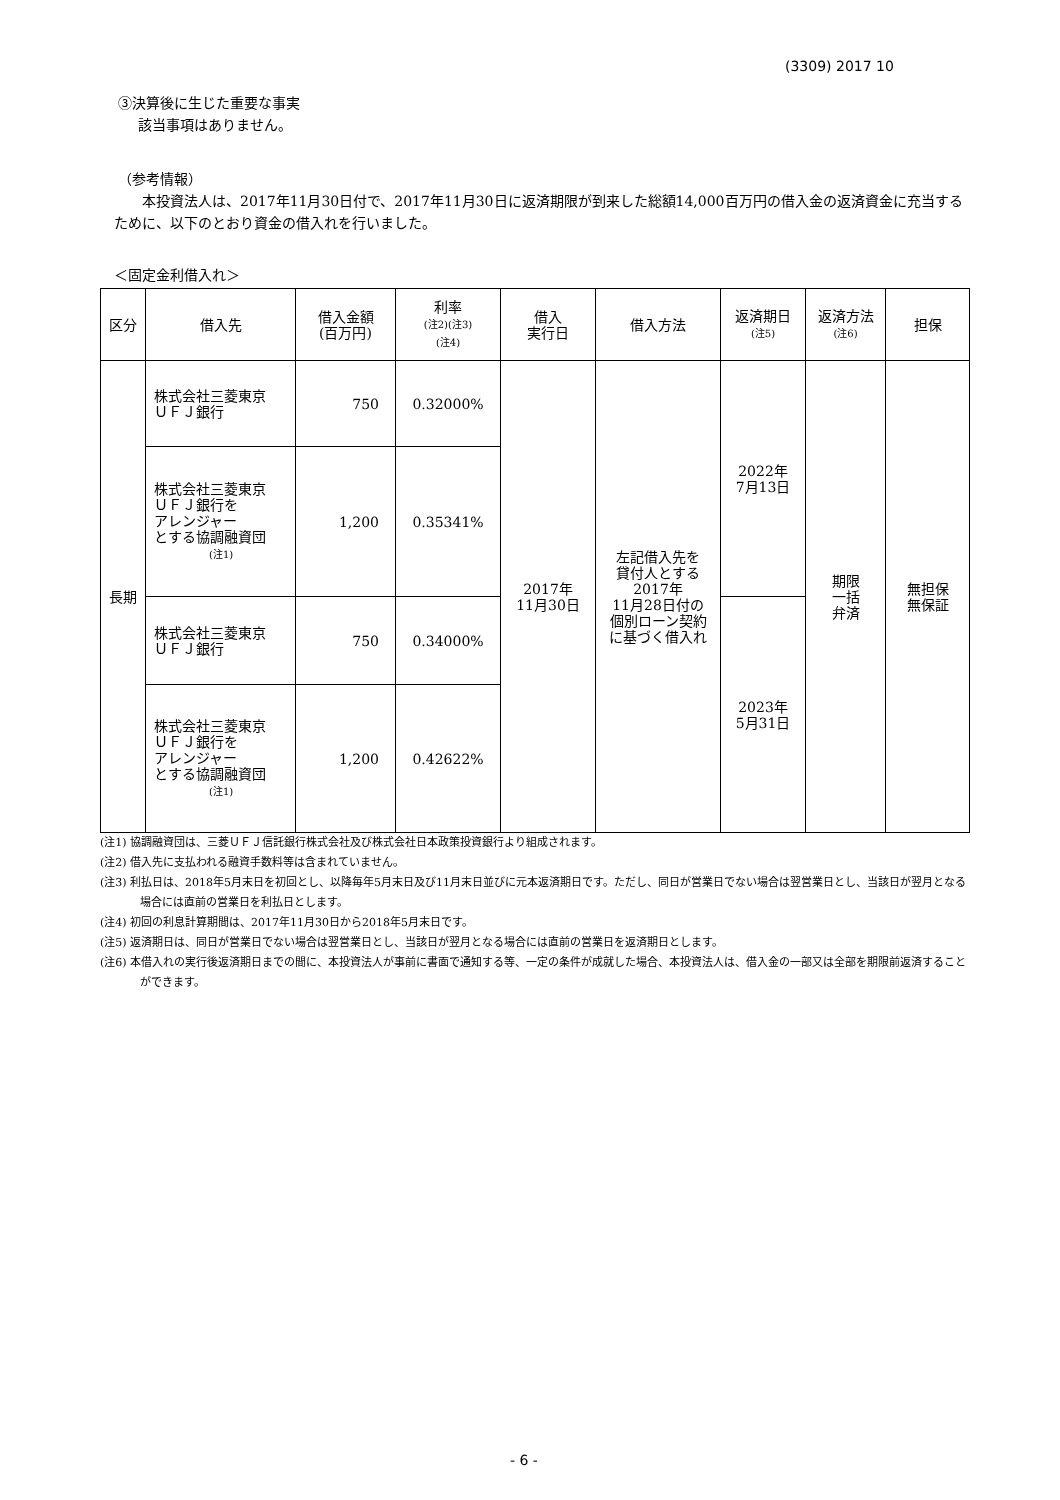(3309) 2017 10
③決算後に生じた重要な事実
該当事項はありません。
（参考情報）
本投資法人は、2017年11月30日付で、2017年11月30日に返済期限が到来した総額14,000百万円の借入金の返済資金に充当するために、以下のとおり資金の借入れを行いました。
＜固定金利借入れ＞
| 区分 | 借入先 | 借入金額 (百万円) | 利率 (注2)(注3) (注4) | 借入 実行日 | 借入方法 | 返済期日 (注5) | 返済方法 (注6) | 担保 |
| --- | --- | --- | --- | --- | --- | --- | --- | --- |
| 長期 | 株式会社三菱東京 ＵＦＪ銀行 | 750 | 0.32000% | 2017年 11月30日 | 左記借入先を 貸付人とする 2017年 11月28日付の 個別ローン契約 に基づく借入れ | 2022年 7月13日 | 期限 一括 弁済 | 無担保 無保証 |
| | 株式会社三菱東京 ＵＦＪ銀行を アレンジャー とする協調融資団 (注1) | 1,200 | 0.35341% | | | | | |
| | 株式会社三菱東京 ＵＦＪ銀行 | 750 | 0.34000% | | | 2023年 5月31日 | | |
| | 株式会社三菱東京 ＵＦＪ銀行を アレンジャー とする協調融資団 (注1) | 1,200 | 0.42622% | | | | | |
(注1) 協調融資団は、三菱ＵＦＪ信託銀行株式会社及び株式会社日本政策投資銀行より組成されます。
(注2) 借入先に支払われる融資手数料等は含まれていません。
(注3) 利払日は、2018年5月末日を初回とし、以降毎年5月末日及び11月末日並びに元本返済期日です。ただし、同日が営業日でない場合は翌営業日とし、当該日が翌月となる場合には直前の営業日を利払日とします。
(注4) 初回の利息計算期間は、2017年11月30日から2018年5月末日です。
(注5) 返済期日は、同日が営業日でない場合は翌営業日とし、当該日が翌月となる場合には直前の営業日を返済期日とします。
(注6) 本借入れの実行後返済期日までの間に、本投資法人が事前に書面で通知する等、一定の条件が成就した場合、本投資法人は、借入金の一部又は全部を期限前返済することができます。
- 6 -